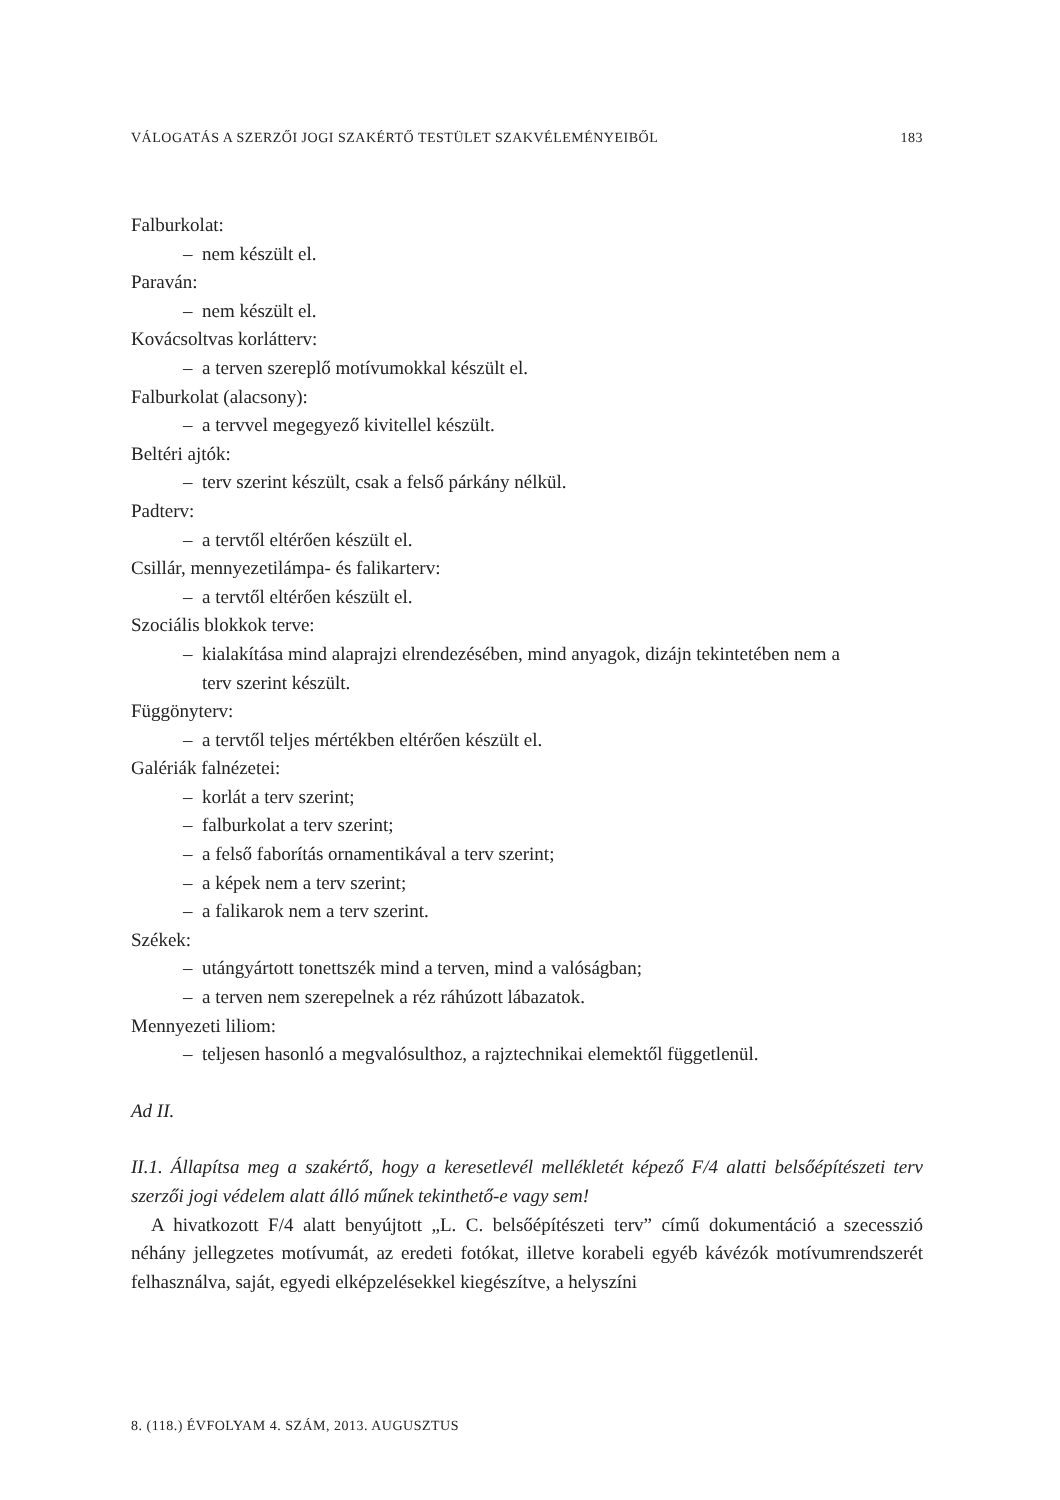VÁLOGATÁS A SZERZŐI JOGI SZAKÉRTŐ TESTÜLET SZAKVÉLEMÉNYEIBŐL 183
Falburkolat:
– nem készült el.
Paraván:
– nem készült el.
Kovácsoltvas korlátterv:
– a terven szereplő motívumokkal készült el.
Falburkolat (alacsony):
– a tervvel megegyező kivitellel készült.
Beltéri ajtók:
– terv szerint készült, csak a felső párkány nélkül.
Padterv:
– a tervtől eltérően készült el.
Csillár, mennyezetilámpa- és falikarterv:
– a tervtől eltérően készült el.
Szociális blokkok terve:
– kialakítása mind alaprajzi elrendezésében, mind anyagok, dizájn tekintetében nem a
terv szerint készült.
Függönyterv:
– a tervtől teljes mértékben eltérően készült el.
Galériák falnézetei:
– korlát a terv szerint;
– falburkolat a terv szerint;
– a felső faborítás ornamentikával a terv szerint;
– a képek nem a terv szerint;
– a falikarok nem a terv szerint.
Székek:
– utángyártott tonettszék mind a terven, mind a valóságban;
– a terven nem szerepelnek a réz ráhúzott lábazatok.
Mennyezeti liliom:
– teljesen hasonló a megvalósulthoz, a rajztechnikai elemektől függetlenül.
Ad II.
II.1. Állapítsa meg a szakértő, hogy a keresetlevél mellékletét képező F/4 alatti belsőépítészeti terv szerzői jogi védelem alatt álló műnek tekinthető-e vagy sem!
A hivatkozott F/4 alatt benyújtott „L. C. belsőépítészeti terv” című dokumentáció a szecesszió néhány jellegzetes motívumát, az eredeti fotókat, illetve korabeli egyéb kávézók motívumrendszerét felhasználva, saját, egyedi elképzelésekkel kiegészítve, a helyszíni
8. (118.) ÉVFOLYAM 4. SZÁM, 2013. AUGUSZTUS